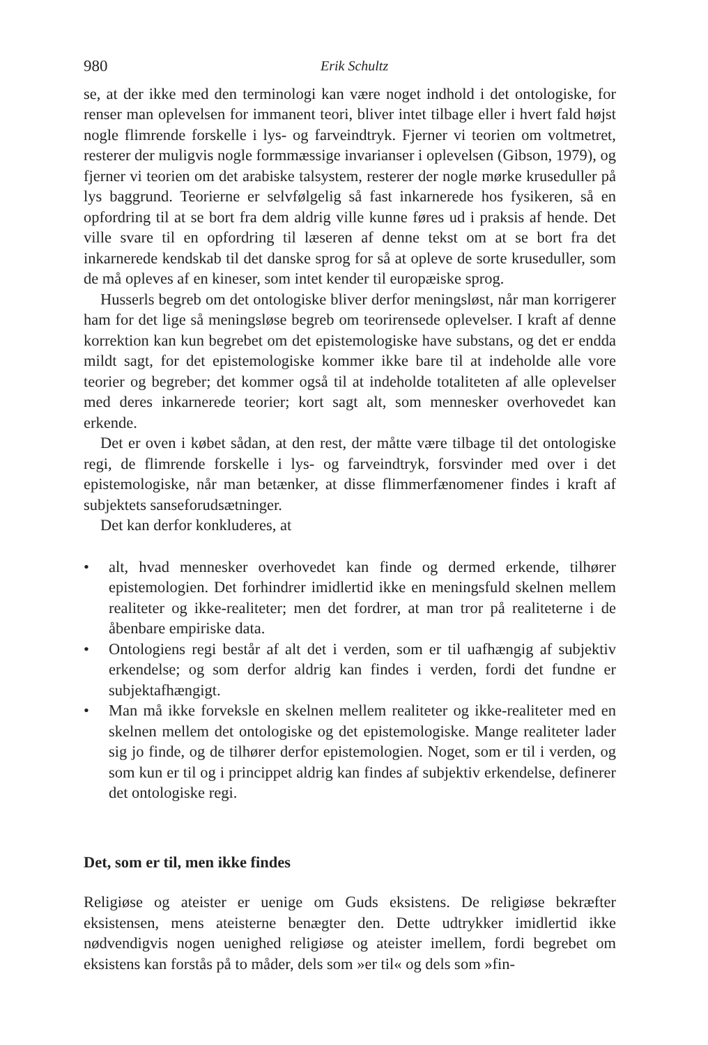980 Erik Schultz
se, at der ikke med den terminologi kan være noget indhold i det ontologiske, for renser man oplevelsen for immanent teori, bliver intet tilbage eller i hvert fald højst nogle flimrende forskelle i lys- og farveindtryk. Fjerner vi teorien om voltmetret, resterer der muligvis nogle formmæssige invarianser i oplevelsen (Gibson, 1979), og fjerner vi teorien om det arabiske talsystem, resterer der nogle mørke kruseduller på lys baggrund. Teorierne er selvfølgelig så fast inkarnerede hos fysikeren, så en opfordring til at se bort fra dem aldrig ville kunne føres ud i praksis af hende. Det ville svare til en opfordring til læseren af denne tekst om at se bort fra det inkarnerede kendskab til det danske sprog for så at opleve de sorte kruseduller, som de må opleves af en kineser, som intet kender til europæiske sprog.
Husserls begreb om det ontologiske bliver derfor meningsløst, når man korrigerer ham for det lige så meningsløse begreb om teorirensede oplevelser. I kraft af denne korrektion kan kun begrebet om det epistemologiske have substans, og det er endda mildt sagt, for det epistemologiske kommer ikke bare til at indeholde alle vore teorier og begreber; det kommer også til at indeholde totaliteten af alle oplevelser med deres inkarnerede teorier; kort sagt alt, som mennesker overhovedet kan erkende.
Det er oven i købet sådan, at den rest, der måtte være tilbage til det ontologiske regi, de flimrende forskelle i lys- og farveindtryk, forsvinder med over i det epistemologiske, når man betænker, at disse flimmerfænomener findes i kraft af subjektets sanseforudsætninger.
Det kan derfor konkluderes, at
• alt, hvad mennesker overhovedet kan finde og dermed erkende, tilhører epistemologien. Det forhindrer imidlertid ikke en meningsfuld skelnen mellem realiteter og ikke-realiteter; men det fordrer, at man tror på realiteterne i de åbenbare empiriske data.
• Ontologiens regi består af alt det i verden, som er til uafhængig af subjektiv erkendelse; og som derfor aldrig kan findes i verden, fordi det fundne er subjektafhængigt.
• Man må ikke forveksle en skelnen mellem realiteter og ikke-realiteter med en skelnen mellem det ontologiske og det epistemologiske. Mange realiteter lader sig jo finde, og de tilhører derfor epistemologien. Noget, som er til i verden, og som kun er til og i princippet aldrig kan findes af subjektiv erkendelse, definerer det ontologiske regi.
Det, som er til, men ikke findes
Religiøse og ateister er uenige om Guds eksistens. De religiøse bekræfter eksistensen, mens ateisterne benægter den. Dette udtrykker imidlertid ikke nødvendigvis nogen uenighed religiøse og ateister imellem, fordi begrebet om eksistens kan forstås på to måder, dels som »er til« og dels som »fin-